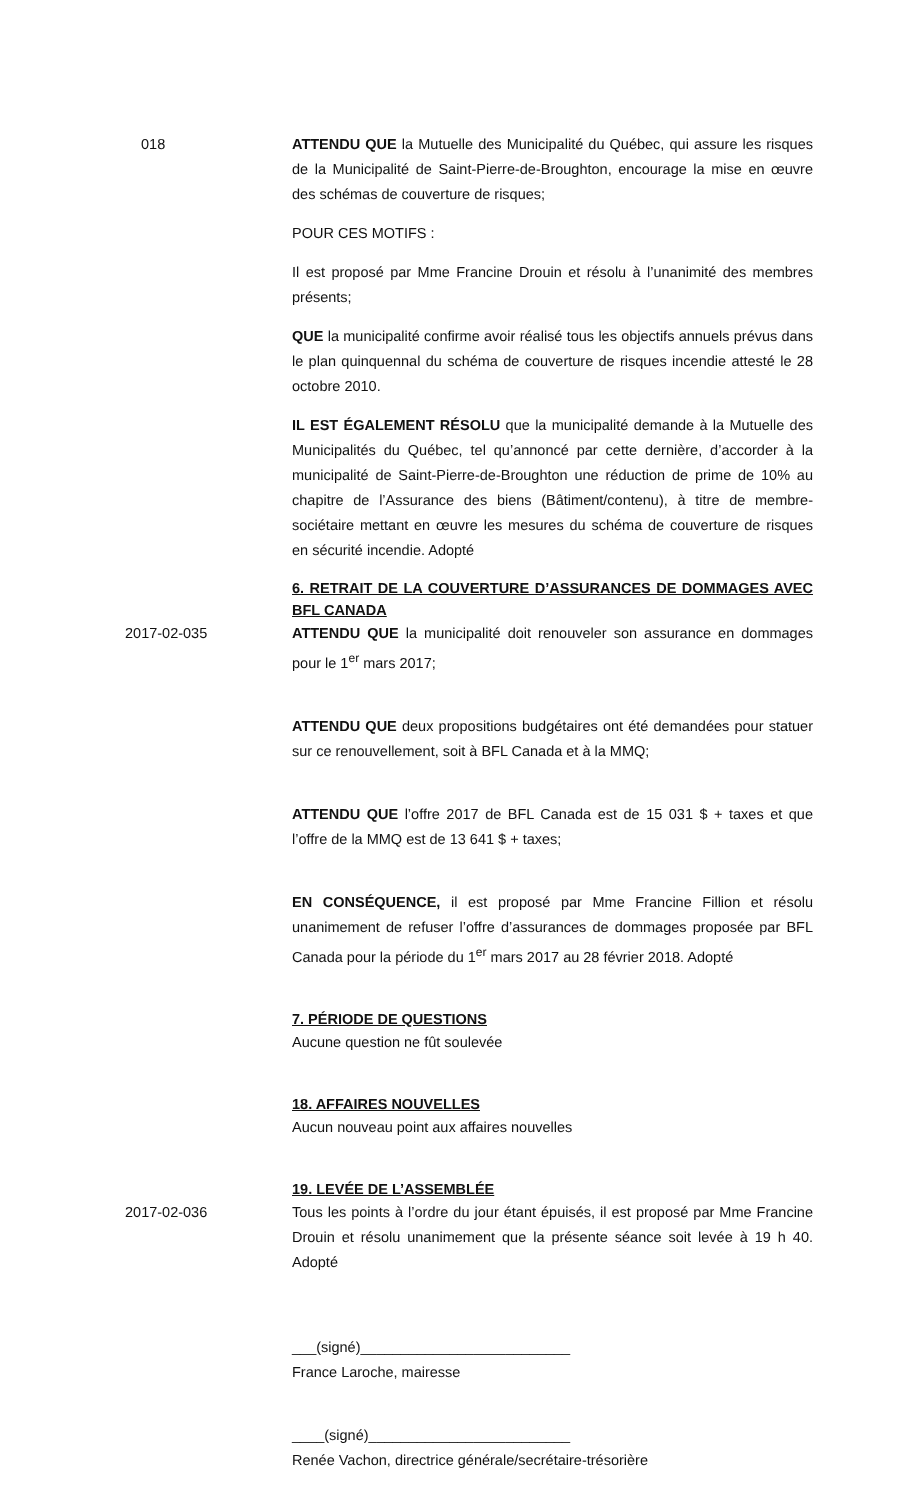018 ATTENDU QUE la Mutuelle des Municipalité du Québec, qui assure les risques de la Municipalité de Saint-Pierre-de-Broughton, encourage la mise en œuvre des schémas de couverture de risques;
POUR CES MOTIFS :
Il est proposé par Mme Francine Drouin et résolu à l’unanimité des membres présents;
QUE la municipalité confirme avoir réalisé tous les objectifs annuels prévus dans le plan quinquennal du schéma de couverture de risques incendie attesté le 28 octobre 2010.
IL EST ÉGALEMENT RÉSOLU que la municipalité demande à la Mutuelle des Municipalités du Québec, tel qu’annoncé par cette dernière, d’accorder à la municipalité de Saint-Pierre-de-Broughton une réduction de prime de 10% au chapitre de l’Assurance des biens (Bâtiment/contenu), à titre de membre-sociétaire mettant en œuvre les mesures du schéma de couverture de risques en sécurité incendie. Adopté
6. RETRAIT DE LA COUVERTURE D’ASSURANCES DE DOMMAGES AVEC BFL CANADA
2017-02-035 ATTENDU QUE la municipalité doit renouveler son assurance en dommages pour le 1<sup>er</sup> mars 2017;
ATTENDU QUE deux propositions budgétaires ont été demandées pour statuer sur ce renouvellement, soit à BFL Canada et à la MMQ;
ATTENDU QUE l’offre 2017 de BFL Canada est de 15 031 $ + taxes et que l’offre de la MMQ est de 13 641 $ + taxes;
EN CONSÉQUENCE, il est proposé par Mme Francine Fillion et résolu unanimement de refuser l’offre d’assurances de dommages proposée par BFL Canada pour la période du 1<sup>er</sup> mars 2017 au 28 février 2018. Adopté
7. PÉRIODE DE QUESTIONS
Aucune question ne fût soulevée
18. AFFAIRES NOUVELLES
Aucun nouveau point aux affaires nouvelles
19. LEVÉE DE L’ASSEMBLÉE
2017-02-036 Tous les points à l’ordre du jour étant épuisés, il est proposé par Mme Francine Drouin et résolu unanimement que la présente séance soit levée à 19 h 40. Adopté
___(signé)__________________________
France Laroche, mairesse
____(signé)_________________________
Renée Vachon, directrice générale/secrétaire-trésorière